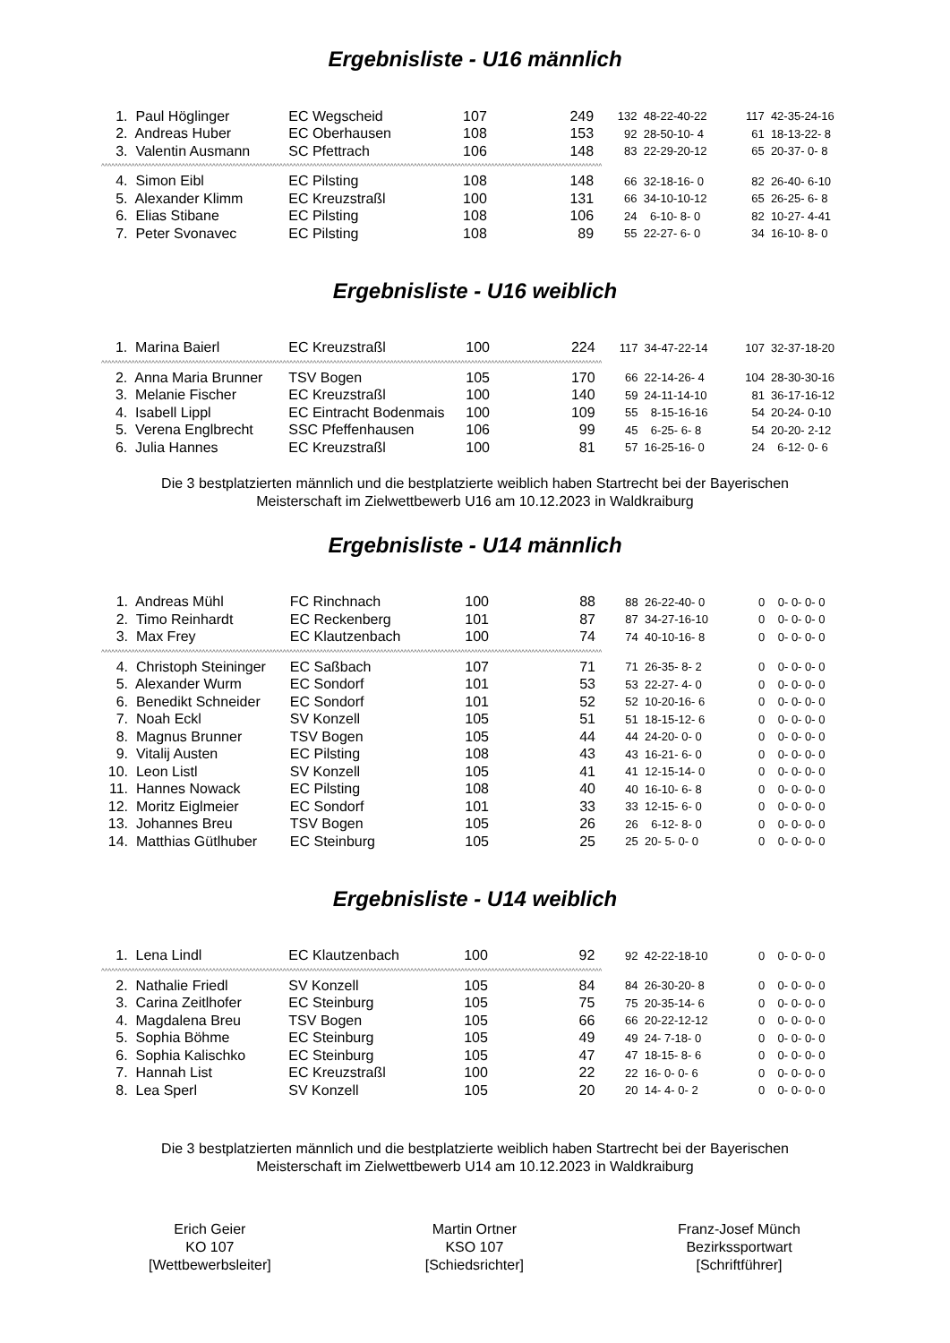Ergebnisliste - U16 männlich
| 1. | Paul Höglinger | EC Wegscheid | 107 | 249 | 132 | 48-22-40-22 | 117 | 42-35-24-16 |
| 2. | Andreas Huber | EC Oberhausen | 108 | 153 | 92 | 28-50-10- 4 | 61 | 18-13-22- 8 |
| 3. | Valentin Ausmann | SC Pfettrach | 106 | 148 | 83 | 22-29-20-12 | 65 | 20-37- 0- 8 |
| ^^^^^^^^^^^^^^^^^^^^^^^^^^^^^^^^^^^^^^^^^^^^^^^^^^^^^^^^^^^^^^^^^^^^^^^^^^^^^^^^^^^^^^^^^^^^^^^^^^^^^^^^^^^^^^^^^^^^^^^^^^^^^^^^^^^^^^^^^^^^^^^^^^^^^ | | | | | | | | |
| 4. | Simon Eibl | EC Pilsting | 108 | 148 | 66 | 32-18-16- 0 | 82 | 26-40- 6-10 |
| 5. | Alexander Klimm | EC Kreuzstraßl | 100 | 131 | 66 | 34-10-10-12 | 65 | 26-25- 6- 8 |
| 6. | Elias Stibane | EC Pilsting | 108 | 106 | 24 | 6-10- 8- 0 | 82 | 10-27- 4-41 |
| 7. | Peter Svonavec | EC Pilsting | 108 | 89 | 55 | 22-27- 6- 0 | 34 | 16-10- 8- 0 |
Ergebnisliste - U16 weiblich
| 1. | Marina Baierl | EC Kreuzstraßl | 100 | 224 | 117 | 34-47-22-14 | 107 | 32-37-18-20 |
| ^^^^^^^^^^^^^^^^^^^^^^^^^^^^^^^^^^^^^^^^^^^^^^^^^^^^^^^^^^^^^^^^^^^^^^^^^^^^^^^^^^^^^^^^^^^^^^^^^^^^^^^^^^^^^^^^^^^^^^^^^^^^^^^^^^^^^^^^^^^^^^^^^^^^^ | | | | | | | | |
| 2. | Anna Maria Brunner | TSV Bogen | 105 | 170 | 66 | 22-14-26- 4 | 104 | 28-30-30-16 |
| 3. | Melanie Fischer | EC Kreuzstraßl | 100 | 140 | 59 | 24-11-14-10 | 81 | 36-17-16-12 |
| 4. | Isabell Lippl | EC Eintracht Bodenmais | 100 | 109 | 55 | 8-15-16-16 | 54 | 20-24- 0-10 |
| 5. | Verena Englbrecht | SSC Pfeffenhausen | 106 | 99 | 45 | 6-25- 6- 8 | 54 | 20-20- 2-12 |
| 6. | Julia Hannes | EC Kreuzstraßl | 100 | 81 | 57 | 16-25-16- 0 | 24 | 6-12- 0- 6 |
Die 3 bestplatzierten männlich und die bestplatzierte weiblich haben Startrecht bei der Bayerischen
Meisterschaft im Zielwettbewerb U16 am 10.12.2023 in Waldkraiburg
Ergebnisliste - U14 männlich
| 1. | Andreas Mühl | FC Rinchnach | 100 | 88 | 88 | 26-22-40- 0 | 0 | 0- 0- 0- 0 |
| 2. | Timo Reinhardt | EC Reckenberg | 101 | 87 | 87 | 34-27-16-10 | 0 | 0- 0- 0- 0 |
| 3. | Max Frey | EC Klautzenbach | 100 | 74 | 74 | 40-10-16- 8 | 0 | 0- 0- 0- 0 |
| ^^^^^^^^^^^^^^^^^^^^^^^^^^^^^^^^^^^^^^^^^^^^^^^^^^^^^^^^^^^^^^^^^^^^^^^^^^^^^^^^^^^^^^^^^^^^^^^^^^^^^^^^^^^^^^^^^^^^^^^^^^^^^^^^^^^^^^^^^^^^^^^^^^^^^ | | | | | | | | |
| 4. | Christoph Steininger | EC Saßbach | 107 | 71 | 71 | 26-35- 8- 2 | 0 | 0- 0- 0- 0 |
| 5. | Alexander Wurm | EC Sondorf | 101 | 53 | 53 | 22-27- 4- 0 | 0 | 0- 0- 0- 0 |
| 6. | Benedikt Schneider | EC Sondorf | 101 | 52 | 52 | 10-20-16- 6 | 0 | 0- 0- 0- 0 |
| 7. | Noah Eckl | SV Konzell | 105 | 51 | 51 | 18-15-12- 6 | 0 | 0- 0- 0- 0 |
| 8. | Magnus Brunner | TSV Bogen | 105 | 44 | 44 | 24-20- 0- 0 | 0 | 0- 0- 0- 0 |
| 9. | Vitalij Austen | EC Pilsting | 108 | 43 | 43 | 16-21- 6- 0 | 0 | 0- 0- 0- 0 |
| 10. | Leon Listl | SV Konzell | 105 | 41 | 41 | 12-15-14- 0 | 0 | 0- 0- 0- 0 |
| 11. | Hannes Nowack | EC Pilsting | 108 | 40 | 40 | 16-10- 6- 8 | 0 | 0- 0- 0- 0 |
| 12. | Moritz Eiglmeier | EC Sondorf | 101 | 33 | 33 | 12-15- 6- 0 | 0 | 0- 0- 0- 0 |
| 13. | Johannes Breu | TSV Bogen | 105 | 26 | 26 | 6-12- 8- 0 | 0 | 0- 0- 0- 0 |
| 14. | Matthias Gütlhuber | EC Steinburg | 105 | 25 | 25 | 20- 5- 0- 0 | 0 | 0- 0- 0- 0 |
Ergebnisliste - U14 weiblich
| 1. | Lena Lindl | EC Klautzenbach | 100 | 92 | 92 | 42-22-18-10 | 0 | 0- 0- 0- 0 |
| ^^^^^^^^^^^^^^^^^^^^^^^^^^^^^^^^^^^^^^^^^^^^^^^^^^^^^^^^^^^^^^^^^^^^^^^^^^^^^^^^^^^^^^^^^^^^^^^^^^^^^^^^^^^^^^^^^^^^^^^^^^^^^^^^^^^^^^^^^^^^^^^^^^^^^ | | | | | | | | |
| 2. | Nathalie Friedl | SV Konzell | 105 | 84 | 84 | 26-30-20- 8 | 0 | 0- 0- 0- 0 |
| 3. | Carina Zeitlhofer | EC Steinburg | 105 | 75 | 75 | 20-35-14- 6 | 0 | 0- 0- 0- 0 |
| 4. | Magdalena Breu | TSV Bogen | 105 | 66 | 66 | 20-22-12-12 | 0 | 0- 0- 0- 0 |
| 5. | Sophia Böhme | EC Steinburg | 105 | 49 | 49 | 24- 7-18- 0 | 0 | 0- 0- 0- 0 |
| 6. | Sophia Kalischko | EC Steinburg | 105 | 47 | 47 | 18-15- 8- 6 | 0 | 0- 0- 0- 0 |
| 7. | Hannah List | EC Kreuzstraßl | 100 | 22 | 22 | 16- 0- 0- 6 | 0 | 0- 0- 0- 0 |
| 8. | Lea Sperl | SV Konzell | 105 | 20 | 20 | 14- 4- 0- 2 | 0 | 0- 0- 0- 0 |
Die 3 bestplatzierten männlich und die bestplatzierte weiblich haben Startrecht bei der Bayerischen
Meisterschaft im Zielwettbewerb U14 am 10.12.2023 in Waldkraiburg
Erich Geier
KO 107
[Wettbewerbsleiter]
Martin Ortner
KSO 107
[Schiedsrichter]
Franz-Josef Münch
Bezirkssportwart
[Schriftführer]